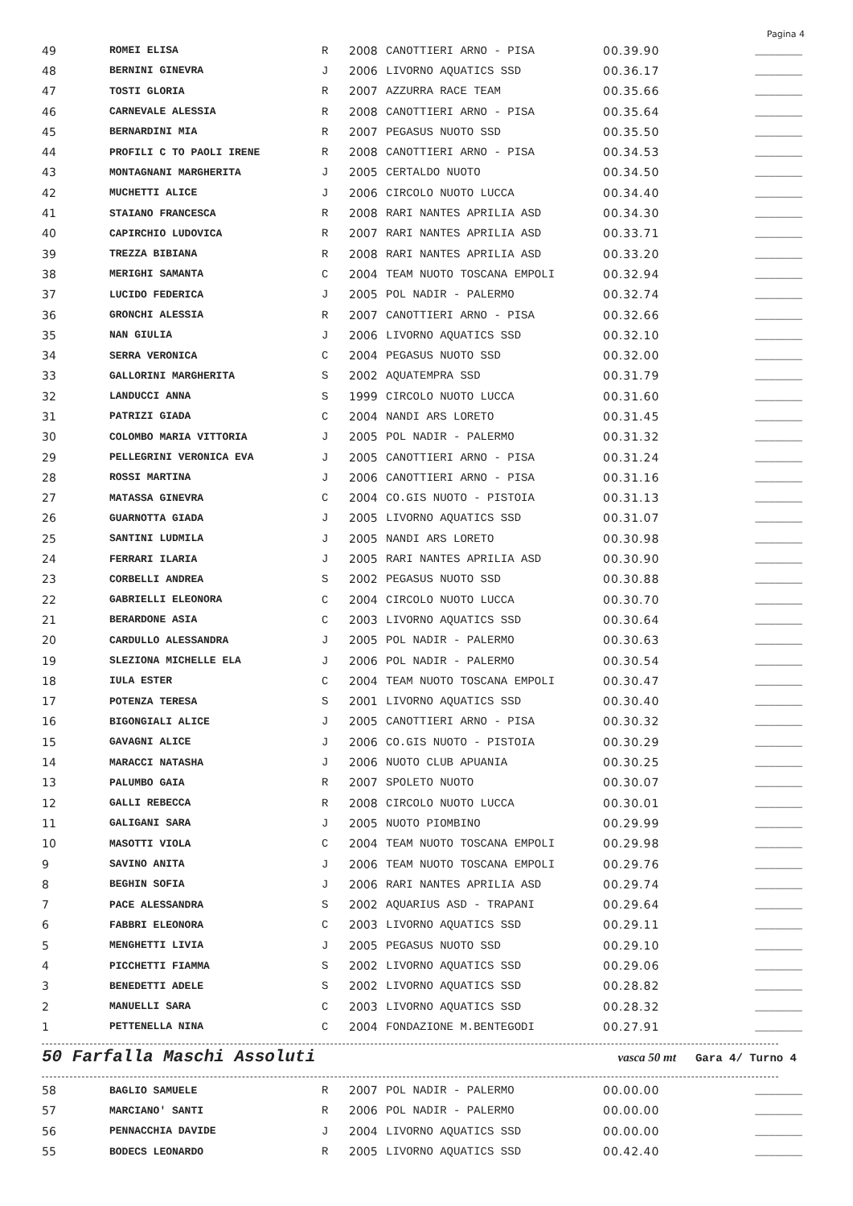Pagina 4
| 49 | ROMEI ELISA | R | 2008 | CANOTTIERI ARNO - PISA | 00.39.90 | _______ |
| 48 | BERNINI GINEVRA | J | 2006 | LIVORNO AQUATICS SSD | 00.36.17 | _______ |
| 47 | TOSTI GLORIA | R | 2007 | AZZURRA RACE TEAM | 00.35.66 | _______ |
| 46 | CARNEVALE ALESSIA | R | 2008 | CANOTTIERI ARNO - PISA | 00.35.64 | _______ |
| 45 | BERNARDINI MIA | R | 2007 | PEGASUS NUOTO SSD | 00.35.50 | _______ |
| 44 | PROFILI C TO PAOLI IRENE | R | 2008 | CANOTTIERI ARNO - PISA | 00.34.53 | _______ |
| 43 | MONTAGNANI MARGHERITA | J | 2005 | CERTALDO NUOTO | 00.34.50 | _______ |
| 42 | MUCHETTI ALICE | J | 2006 | CIRCOLO NUOTO LUCCA | 00.34.40 | _______ |
| 41 | STAIANO FRANCESCA | R | 2008 | RARI NANTES APRILIA ASD | 00.34.30 | _______ |
| 40 | CAPIRCHIO LUDOVICA | R | 2007 | RARI NANTES APRILIA ASD | 00.33.71 | _______ |
| 39 | TREZZA BIBIANA | R | 2008 | RARI NANTES APRILIA ASD | 00.33.20 | _______ |
| 38 | MERIGHI SAMANTA | C | 2004 | TEAM NUOTO TOSCANA EMPOLI | 00.32.94 | _______ |
| 37 | LUCIDO FEDERICA | J | 2005 | POL NADIR - PALERMO | 00.32.74 | _______ |
| 36 | GRONCHI ALESSIA | R | 2007 | CANOTTIERI ARNO - PISA | 00.32.66 | _______ |
| 35 | NAN GIULIA | J | 2006 | LIVORNO AQUATICS SSD | 00.32.10 | _______ |
| 34 | SERRA VERONICA | C | 2004 | PEGASUS NUOTO SSD | 00.32.00 | _______ |
| 33 | GALLORINI MARGHERITA | S | 2002 | AQUATEMPRA SSD | 00.31.79 | _______ |
| 32 | LANDUCCI ANNA | S | 1999 | CIRCOLO NUOTO LUCCA | 00.31.60 | _______ |
| 31 | PATRIZI GIADA | C | 2004 | NANDI ARS LORETO | 00.31.45 | _______ |
| 30 | COLOMBO MARIA VITTORIA | J | 2005 | POL NADIR - PALERMO | 00.31.32 | _______ |
| 29 | PELLEGRINI VERONICA EVA | J | 2005 | CANOTTIERI ARNO - PISA | 00.31.24 | _______ |
| 28 | ROSSI MARTINA | J | 2006 | CANOTTIERI ARNO - PISA | 00.31.16 | _______ |
| 27 | MATASSA GINEVRA | C | 2004 | CO.GIS NUOTO - PISTOIA | 00.31.13 | _______ |
| 26 | GUARNOTTA GIADA | J | 2005 | LIVORNO AQUATICS SSD | 00.31.07 | _______ |
| 25 | SANTINI LUDMILA | J | 2005 | NANDI ARS LORETO | 00.30.98 | _______ |
| 24 | FERRARI ILARIA | J | 2005 | RARI NANTES APRILIA ASD | 00.30.90 | _______ |
| 23 | CORBELLI ANDREA | S | 2002 | PEGASUS NUOTO SSD | 00.30.88 | _______ |
| 22 | GABRIELLI ELEONORA | C | 2004 | CIRCOLO NUOTO LUCCA | 00.30.70 | _______ |
| 21 | BERARDONE ASIA | C | 2003 | LIVORNO AQUATICS SSD | 00.30.64 | _______ |
| 20 | CARDULLO ALESSANDRA | J | 2005 | POL NADIR - PALERMO | 00.30.63 | _______ |
| 19 | SLEZIONA MICHELLE ELA | J | 2006 | POL NADIR - PALERMO | 00.30.54 | _______ |
| 18 | IULA ESTER | C | 2004 | TEAM NUOTO TOSCANA EMPOLI | 00.30.47 | _______ |
| 17 | POTENZA TERESA | S | 2001 | LIVORNO AQUATICS SSD | 00.30.40 | _______ |
| 16 | BIGONGIALI ALICE | J | 2005 | CANOTTIERI ARNO - PISA | 00.30.32 | _______ |
| 15 | GAVAGNI ALICE | J | 2006 | CO.GIS NUOTO - PISTOIA | 00.30.29 | _______ |
| 14 | MARACCI NATASHA | J | 2006 | NUOTO CLUB APUANIA | 00.30.25 | _______ |
| 13 | PALUMBO GAIA | R | 2007 | SPOLETO NUOTO | 00.30.07 | _______ |
| 12 | GALLI REBECCA | R | 2008 | CIRCOLO NUOTO LUCCA | 00.30.01 | _______ |
| 11 | GALIGANI SARA | J | 2005 | NUOTO PIOMBINO | 00.29.99 | _______ |
| 10 | MASOTTI VIOLA | C | 2004 | TEAM NUOTO TOSCANA EMPOLI | 00.29.98 | _______ |
| 9 | SAVINO ANITA | J | 2006 | TEAM NUOTO TOSCANA EMPOLI | 00.29.76 | _______ |
| 8 | BEGHIN SOFIA | J | 2006 | RARI NANTES APRILIA ASD | 00.29.74 | _______ |
| 7 | PACE ALESSANDRA | S | 2002 | AQUARIUS ASD - TRAPANI | 00.29.64 | _______ |
| 6 | FABBRI ELEONORA | C | 2003 | LIVORNO AQUATICS SSD | 00.29.11 | _______ |
| 5 | MENGHETTI LIVIA | J | 2005 | PEGASUS NUOTO SSD | 00.29.10 | _______ |
| 4 | PICCHETTI FIAMMA | S | 2002 | LIVORNO AQUATICS SSD | 00.29.06 | _______ |
| 3 | BENEDETTI ADELE | S | 2002 | LIVORNO AQUATICS SSD | 00.28.82 | _______ |
| 2 | MANUELLI SARA | C | 2003 | LIVORNO AQUATICS SSD | 00.28.32 | _______ |
| 1 | PETTENELLA NINA | C | 2004 | FONDAZIONE M.BENTEGODI | 00.27.91 | _______ |
50 Farfalla Maschi Assoluti vasca 50 mt Gara 4/ Turno 4
| 58 | BAGLIO SAMUELE | R | 2007 | POL NADIR - PALERMO | 00.00.00 | _______ |
| 57 | MARCIANO' SANTI | R | 2006 | POL NADIR - PALERMO | 00.00.00 | _______ |
| 56 | PENNACCHIA DAVIDE | J | 2004 | LIVORNO AQUATICS SSD | 00.00.00 | _______ |
| 55 | BODECS LEONARDO | R | 2005 | LIVORNO AQUATICS SSD | 00.42.40 | _______ |